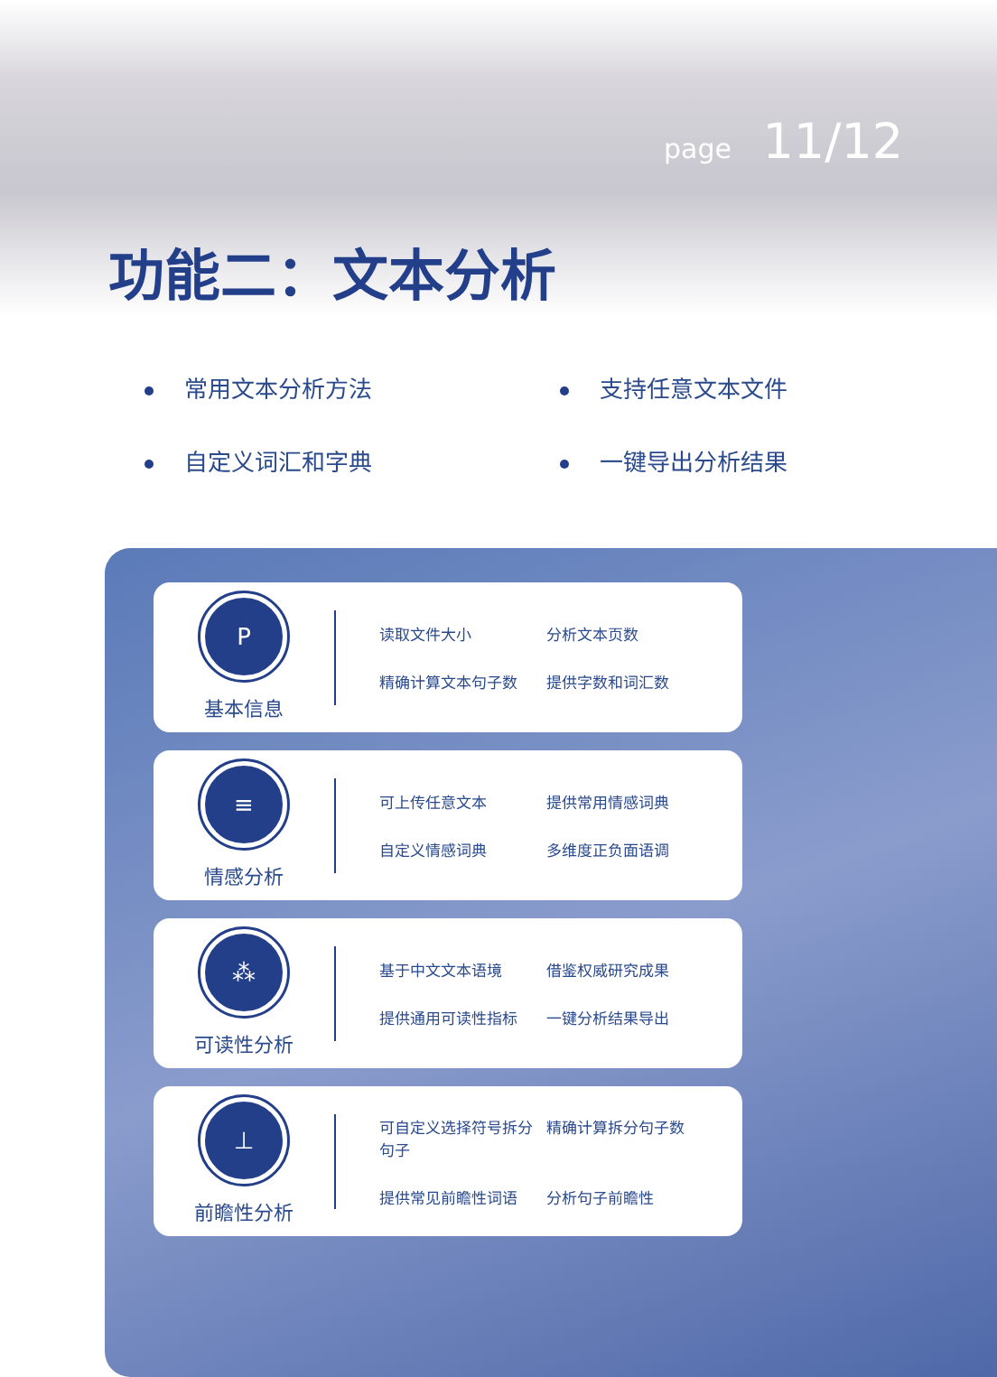page 11/12
功能二：文本分析
常用文本分析方法
支持任意文本文件
自定义词汇和字典
一键导出分析结果
P
基本信息
读取文件大小
分析文本页数
精确计算文本句子数
提供字数和词汇数
≡
情感分析
可上传任意文本
提供常用情感词典
自定义情感词典
多维度正负面语调
⁂
可读性分析
基于中文文本语境
借鉴权威研究成果
提供通用可读性指标
一键分析结果导出
⊥
前瞻性分析
可自定义选择符号拆分句子
精确计算拆分句子数
提供常见前瞻性词语
分析句子前瞻性